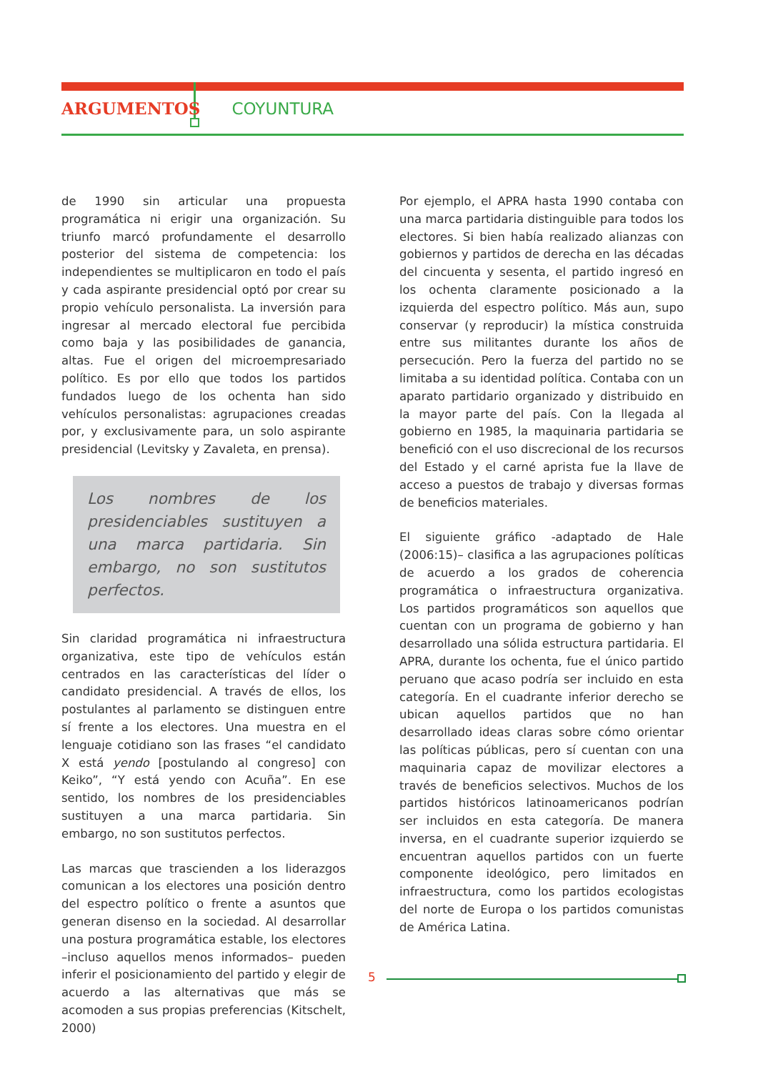ARGUMENTOS COYUNTURA
de 1990 sin articular una propuesta programática ni erigir una organización. Su triunfo marcó profundamente el desarrollo posterior del sistema de competencia: los independientes se multiplicaron en todo el país y cada aspirante presidencial optó por crear su propio vehículo personalista. La inversión para ingresar al mercado electoral fue percibida como baja y las posibilidades de ganancia, altas. Fue el origen del microempresariado político. Es por ello que todos los partidos fundados luego de los ochenta han sido vehículos personalistas: agrupaciones creadas por, y exclusivamente para, un solo aspirante presidencial (Levitsky y Zavaleta, en prensa).
Los nombres de los presidenciables sustituyen a una marca partidaria. Sin embargo, no son sustitutos perfectos.
Sin claridad programática ni infraestructura organizativa, este tipo de vehículos están centrados en las características del líder o candidato presidencial. A través de ellos, los postulantes al parlamento se distinguen entre sí frente a los electores. Una muestra en el lenguaje cotidiano son las frases “el candidato X está yendo [postulando al congreso] con Keiko”, “Y está yendo con Acuña”. En ese sentido, los nombres de los presidenciables sustituyen a una marca partidaria. Sin embargo, no son sustitutos perfectos.
Las marcas que trascienden a los liderazgos comunican a los electores una posición dentro del espectro político o frente a asuntos que generan disenso en la sociedad. Al desarrollar una postura programática estable, los electores –incluso aquellos menos informados– pueden inferir el posicionamiento del partido y elegir de acuerdo a las alternativas que más se acomoden a sus propias preferencias (Kitschelt, 2000)
Por ejemplo, el APRA hasta 1990 contaba con una marca partidaria distinguible para todos los electores. Si bien había realizado alianzas con gobiernos y partidos de derecha en las décadas del cincuenta y sesenta, el partido ingresó en los ochenta claramente posicionado a la izquierda del espectro político. Más aun, supo conservar (y reproducir) la mística construida entre sus militantes durante los años de persecución. Pero la fuerza del partido no se limitaba a su identidad política. Contaba con un aparato partidario organizado y distribuido en la mayor parte del país. Con la llegada al gobierno en 1985, la maquinaria partidaria se benefició con el uso discrecional de los recursos del Estado y el carné aprista fue la llave de acceso a puestos de trabajo y diversas formas de beneficios materiales.
El siguiente gráfico -adaptado de Hale (2006:15)– clasifica a las agrupaciones políticas de acuerdo a los grados de coherencia programática o infraestructura organizativa. Los partidos programáticos son aquellos que cuentan con un programa de gobierno y han desarrollado una sólida estructura partidaria. El APRA, durante los ochenta, fue el único partido peruano que acaso podría ser incluido en esta categoría. En el cuadrante inferior derecho se ubican aquellos partidos que no han desarrollado ideas claras sobre cómo orientar las políticas públicas, pero sí cuentan con una maquinaria capaz de movilizar electores a través de beneficios selectivos. Muchos de los partidos históricos latinoamericanos podrían ser incluidos en esta categoría. De manera inversa, en el cuadrante superior izquierdo se encuentran aquellos partidos con un fuerte componente ideológico, pero limitados en infraestructura, como los partidos ecologistas del norte de Europa o los partidos comunistas de América Latina.
5